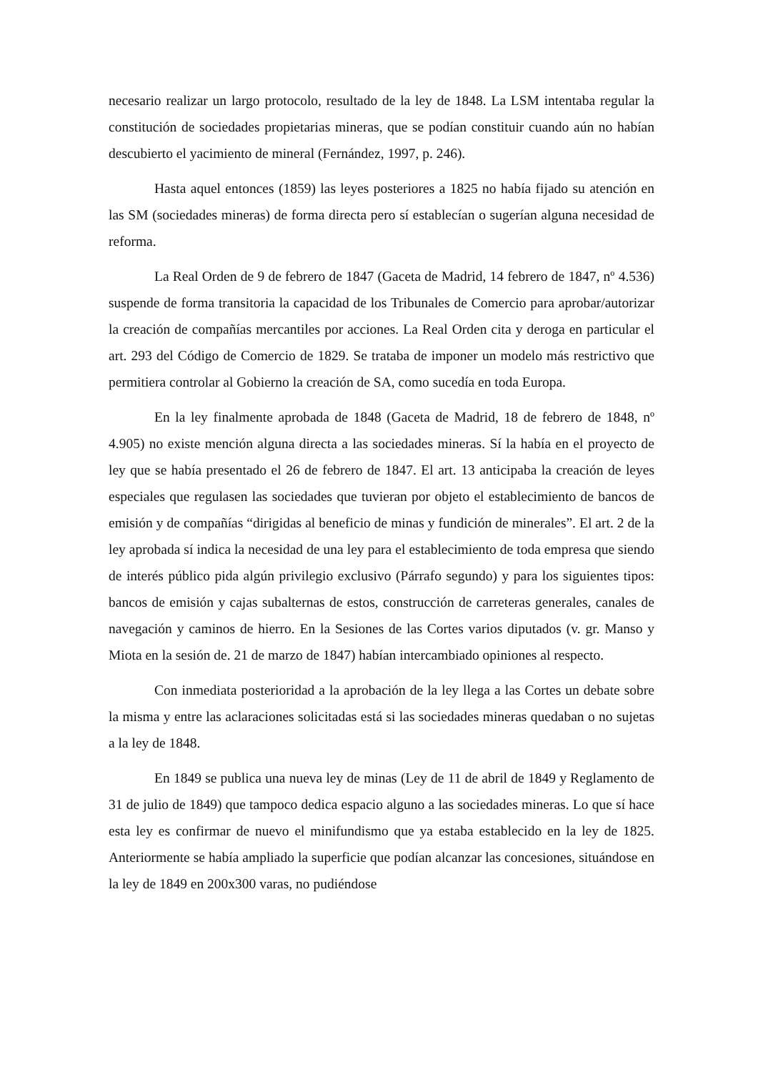necesario realizar un largo protocolo, resultado de la ley de 1848. La LSM intentaba regular la constitución de sociedades propietarias mineras, que se podían constituir cuando aún no habían descubierto el yacimiento de mineral (Fernández, 1997, p. 246).
Hasta aquel entonces (1859) las leyes posteriores a 1825 no había fijado su atención en las SM (sociedades mineras) de forma directa pero sí establecían o sugerían alguna necesidad de reforma.
La Real Orden de 9 de febrero de 1847 (Gaceta de Madrid, 14 febrero de 1847, nº 4.536) suspende de forma transitoria la capacidad de los Tribunales de Comercio para aprobar/autorizar la creación de compañías mercantiles por acciones. La Real Orden cita y deroga en particular el art. 293 del Código de Comercio de 1829. Se trataba de imponer un modelo más restrictivo que permitiera controlar al Gobierno la creación de SA, como sucedía en toda Europa.
En la ley finalmente aprobada de 1848 (Gaceta de Madrid, 18 de febrero de 1848, nº 4.905) no existe mención alguna directa a las sociedades mineras. Sí la había en el proyecto de ley que se había presentado el 26 de febrero de 1847. El art. 13 anticipaba la creación de leyes especiales que regulasen las sociedades que tuvieran por objeto el establecimiento de bancos de emisión y de compañías “dirigidas al beneficio de minas y fundición de minerales”. El art. 2 de la ley aprobada sí indica la necesidad de una ley para el establecimiento de toda empresa que siendo de interés público pida algún privilegio exclusivo (Párrafo segundo) y para los siguientes tipos: bancos de emisión y cajas subalternas de estos, construcción de carreteras generales, canales de navegación y caminos de hierro. En la Sesiones de las Cortes varios diputados (v. gr. Manso y Miota en la sesión de. 21 de marzo de 1847) habían intercambiado opiniones al respecto.
Con inmediata posterioridad a la aprobación de la ley llega a las Cortes un debate sobre la misma y entre las aclaraciones solicitadas está si las sociedades mineras quedaban o no sujetas a la ley de 1848.
En 1849 se publica una nueva ley de minas (Ley de 11 de abril de 1849 y Reglamento de 31 de julio de 1849) que tampoco dedica espacio alguno a las sociedades mineras. Lo que sí hace esta ley es confirmar de nuevo el minifundismo que ya estaba establecido en la ley de 1825. Anteriormente se había ampliado la superficie que podían alcanzar las concesiones, situándose en la ley de 1849 en 200x300 varas, no pudiéndose